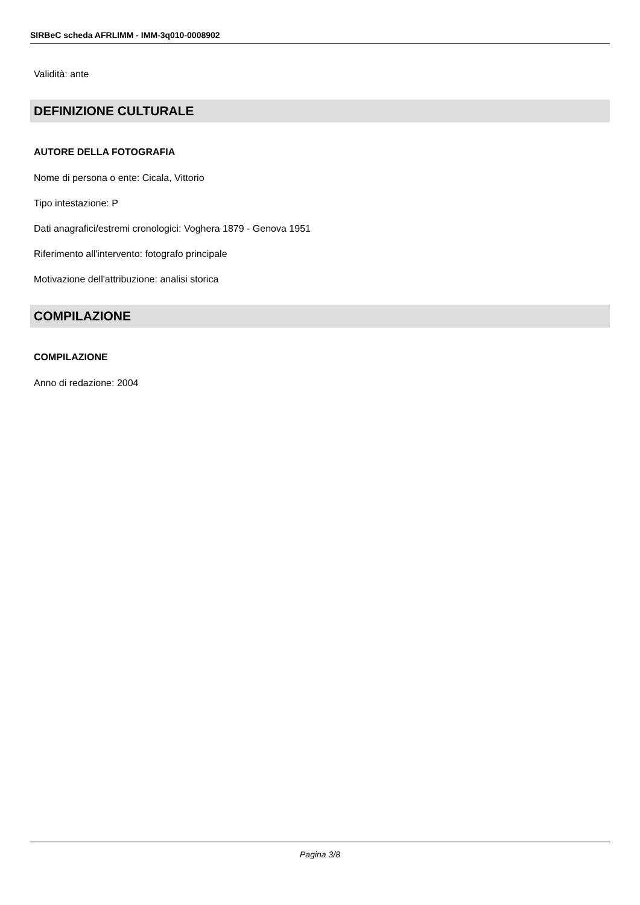SIRBeC scheda AFRLIMM - IMM-3q010-0008902
Validità: ante
DEFINIZIONE CULTURALE
AUTORE DELLA FOTOGRAFIA
Nome di persona o ente: Cicala, Vittorio
Tipo intestazione: P
Dati anagrafici/estremi cronologici: Voghera 1879 - Genova 1951
Riferimento all'intervento: fotografo principale
Motivazione dell'attribuzione: analisi storica
COMPILAZIONE
COMPILAZIONE
Anno di redazione: 2004
Pagina 3/8